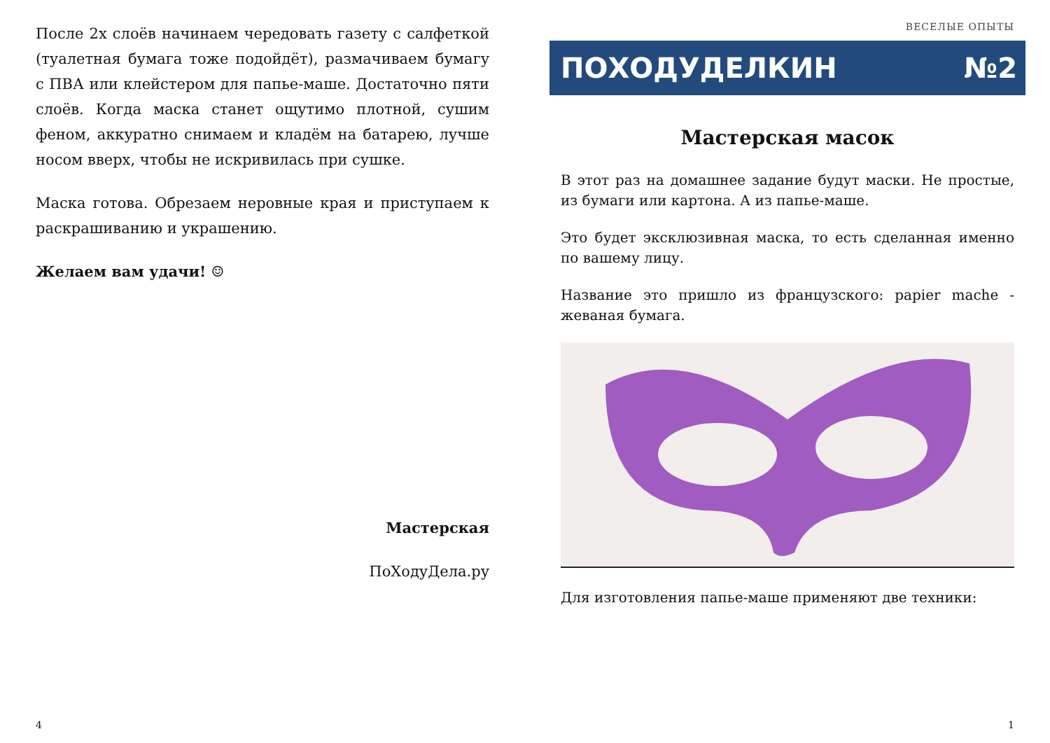После 2х слоёв начинаем чередовать газету с салфеткой (туалетная бумага тоже подойдёт), размачиваем бумагу с ПВА или клейстером для папье-маше. Достаточно пяти слоёв. Когда маска станет ощутимо плотной, сушим феном, аккуратно снимаем и кладём на батарею, лучше носом вверх, чтобы не искривилась при сушке.
Маска готова. Обрезаем неровные края и приступаем к раскрашиванию и украшению.
Желаем вам удачи! ☺
Мастерская
ПоХодуДела.ру
4
ВЕСЕЛЫЕ ОПЫТЫ
ПОХОДУДЕЛКИН №2
Мастерская масок
В этот раз на домашнее задание будут маски. Не простые, из бумаги или картона. А из папье-маше.
Это будет эксклюзивная маска, то есть сделанная именно по вашему лицу.
Название это пришло из французского: papier mache - жеваная бумага.
Для изготовления папье-маше применяют две техники:
1